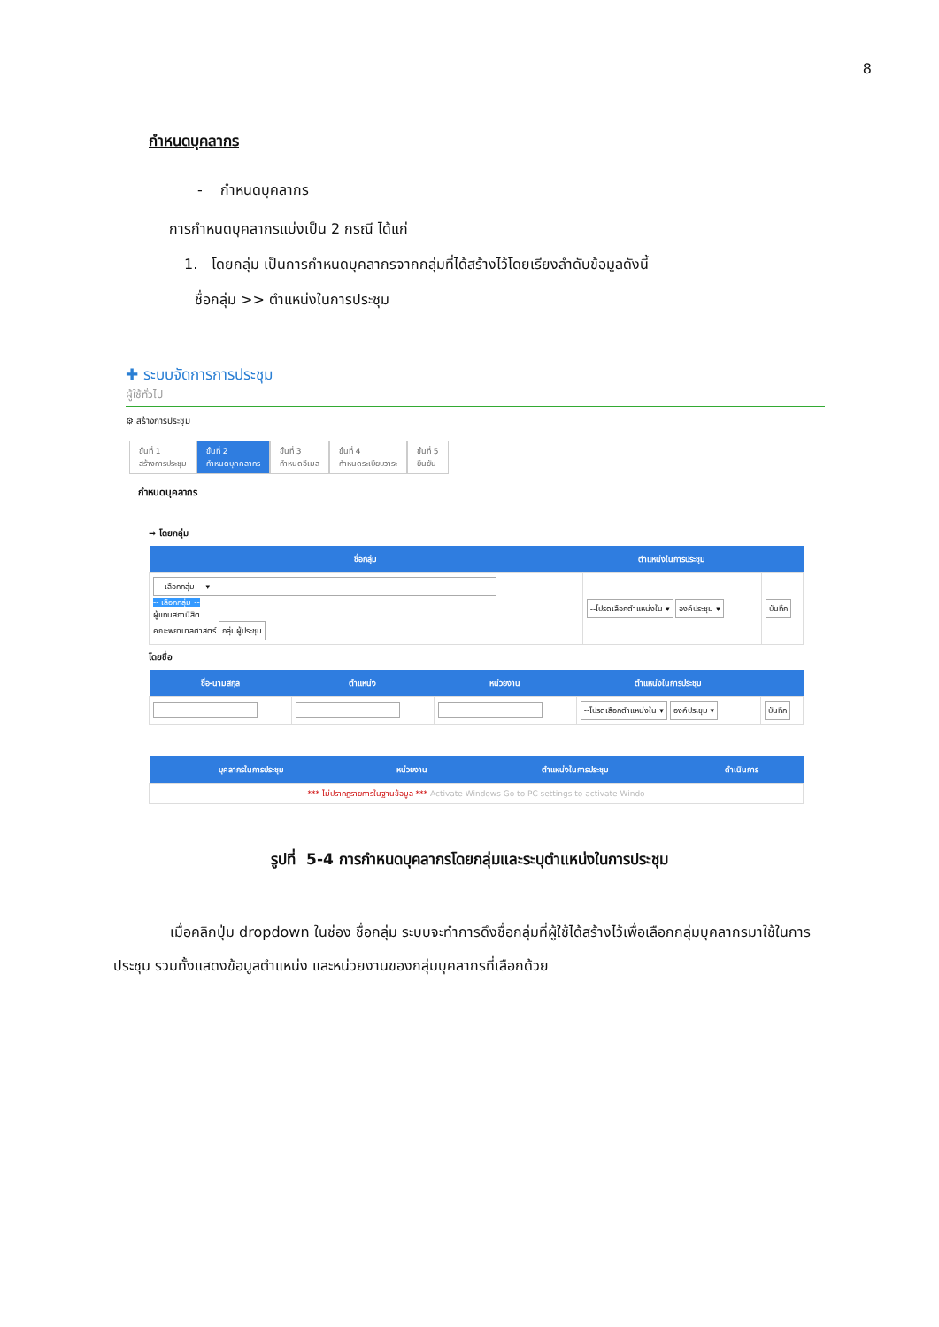8
กำหนดบุคลากร
- กำหนดบุคลากร
การกำหนดบุคลากรแบ่งเป็น 2 กรณี ได้แก่
1. โดยกลุ่ม เป็นการกำหนดบุคลากรจากกลุ่มที่ได้สร้างไว้โดยเรียงลำดับข้อมูลดังนี้
ชื่อกลุ่ม >> ตำแหน่งในการประชุม
✚ ระบบจัดการการประชุม
ผู้ใช้ทั่วไป
⚙ สร้างการประชุม
ขั้นที่ 1
สร้างการประชุม
ขั้นที่ 2
กำหนดบุคคลากร
ขั้นที่ 3
กำหนดอีเมล
ขั้นที่ 4
กำหนดระเบียบวาระ
ขั้นที่ 5
ยืนยัน
กำหนดบุคลากร
➡ โดยกลุ่ม
| ชื่อกลุ่ม | ตำแหน่งในการประชุม | |
| --- | --- | --- |
| -- เลือกกลุ่ม -- ▾ -- เลือกกลุ่ม -- ผู้แทนสภานิสิต คณะพยาบาลศาสตร์ กลุ่มผู้ประชุม | --โปรดเลือกตำแหน่งใน ▾ องค์ประชุม ▾ | บันทึก |
โดยชื่อ
| ชื่อ-นามสกุล | ตำแหน่ง | หน่วยงาน | ตำแหน่งในการประชุม | |
| --- | --- | --- | --- | --- |
| | | | --โปรดเลือกตำแหน่งใน ▾ องค์ประชุม ▾ | บันทึก |
| บุคลากรในการประชุม | หน่วยงาน | ตำแหน่งในการประชุม | ดำเนินการ |
| --- | --- | --- | --- |
| *** ไม่ปรากฏรายการในฐานข้อมูล *** Activate Windows Go to PC settings to activate Windo | | | |
รูปที่ 5-4 การกำหนดบุคลากรโดยกลุ่มและระบุตำแหน่งในการประชุม
เมื่อคลิกปุ่ม dropdown ในช่อง ชื่อกลุ่ม ระบบจะทำการดึงชื่อกลุ่มที่ผู้ใช้ได้สร้างไว้เพื่อเลือกกลุ่มบุคลากรมาใช้ในการประชุม รวมทั้งแสดงข้อมูลตำแหน่ง และหน่วยงานของกลุ่มบุคลากรที่เลือกด้วย